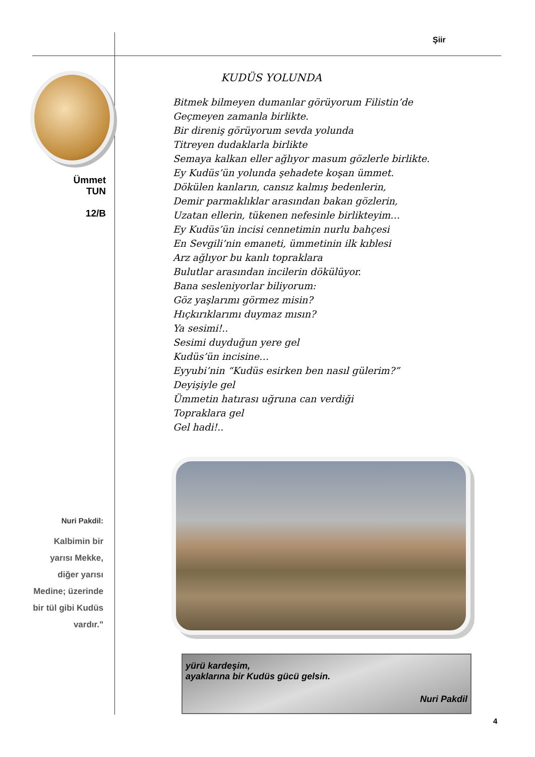Şiir
Ümmet
TUN
12/B
KUDÜS YOLUNDA
Bitmek bilmeyen dumanlar görüyorum Filistin’de
Geçmeyen zamanla birlikte.
Bir direniş görüyorum sevda yolunda
Titreyen dudaklarla birlikte
Semaya kalkan eller ağlıyor masum gözlerle birlikte.
Ey Kudüs’ün yolunda şehadete koşan ümmet.
Dökülen kanların, cansız kalmış bedenlerin,
Demir parmaklıklar arasından bakan gözlerin,
Uzatan ellerin, tükenen nefesinle birlikteyim…
Ey Kudüs’ün incisi cennetimin nurlu bahçesi
En Sevgili’nin emaneti, ümmetinin ilk kıblesi
Arz ağlıyor bu kanlı topraklara
Bulutlar arasından incilerin dökülüyor.
Bana sesleniyorlar biliyorum:
Göz yaşlarımı görmez misin?
Hıçkırıklarımı duymaz mısın?
Ya sesimi!..
Sesimi duyduğun yere gel
Kudüs’ün incisine…
Eyyubi’nin “Kudüs esirken ben nasıl gülerim?”
Deyişiyle gel
Ümmetin hatırası uğruna can verdiği
Topraklara gel
Gel hadi!..
Nuri Pakdil:
Kalbimin bir yarısı Mekke, diğer yarısı Medine; üzerinde bir tül gibi Kudüs vardır."
yürü kardeşim,
ayaklarına bir Kudüs gücü gelsin.
Nuri Pakdil
4